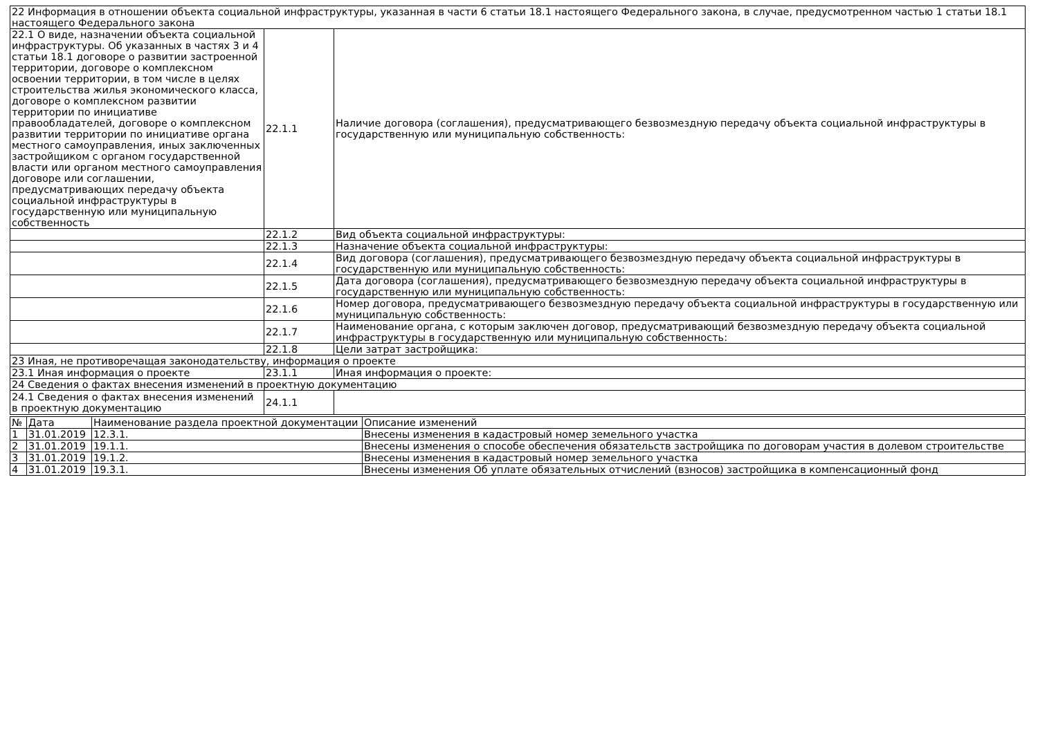| 22 Информация в отношении объекта социальной инфраструктуры, указанная в части 6 статьи 18.1 настоящего Федерального закона, в случае, предусмотренном частью 1 статьи 18.1 настоящего Федерального закона | | |
| 22.1 О виде, назначении объекта социальной инфраструктуры. Об указанных в частях 3 и 4 статьи 18.1 договоре о развитии застроенной территории, договоре о комплексном освоении территории, в том числе в целях строительства жилья экономического класса, договоре о комплексном развитии территории по инициативе правообладателей, договоре о комплексном развитии территории по инициативе органа местного самоуправления, иных заключенных застройщиком с органом государственной власти или органом местного самоуправления договоре или соглашении, предусматривающих передачу объекта социальной инфраструктуры в государственную или муниципальную собственность | 22.1.1 | Наличие договора (соглашения), предусматривающего безвозмездную передачу объекта социальной инфраструктуры в государственную или муниципальную собственность: |
| | 22.1.2 | Вид объекта социальной инфраструктуры: |
| | 22.1.3 | Назначение объекта социальной инфраструктуры: |
| | 22.1.4 | Вид договора (соглашения), предусматривающего безвозмездную передачу объекта социальной инфраструктуры в государственную или муниципальную собственность: |
| | 22.1.5 | Дата договора (соглашения), предусматривающего безвозмездную передачу объекта социальной инфраструктуры в государственную или муниципальную собственность: |
| | 22.1.6 | Номер договора, предусматривающего безвозмездную передачу объекта социальной инфраструктуры в государственную или муниципальную собственность: |
| | 22.1.7 | Наименование органа, с которым заключен договор, предусматривающий безвозмездную передачу объекта социальной инфраструктуры в государственную или муниципальную собственность: |
| | 22.1.8 | Цели затрат застройщика: |
| 23 Иная, не противоречащая законодательству, информация о проекте | | |
| 23.1 Иная информация о проекте | 23.1.1 | Иная информация о проекте: |
| 24 Сведения о фактах внесения изменений в проектную документацию | | |
| 24.1 Сведения о фактах внесения изменений в проектную документацию | 24.1.1 | |
| № | Дата | Наименование раздела проектной документации | Описание изменений |
| --- | --- | --- | --- |
| 1 | 31.01.2019 | 12.3.1. | Внесены изменения в кадастровый номер земельного участка |
| 2 | 31.01.2019 | 19.1.1. | Внесены изменения о способе обеспечения обязательств застройщика по договорам участия в долевом строительстве |
| 3 | 31.01.2019 | 19.1.2. | Внесены изменения в кадастровый номер земельного участка |
| 4 | 31.01.2019 | 19.3.1. | Внесены изменения Об уплате обязательных отчислений (взносов) застройщика в компенсационный фонд |